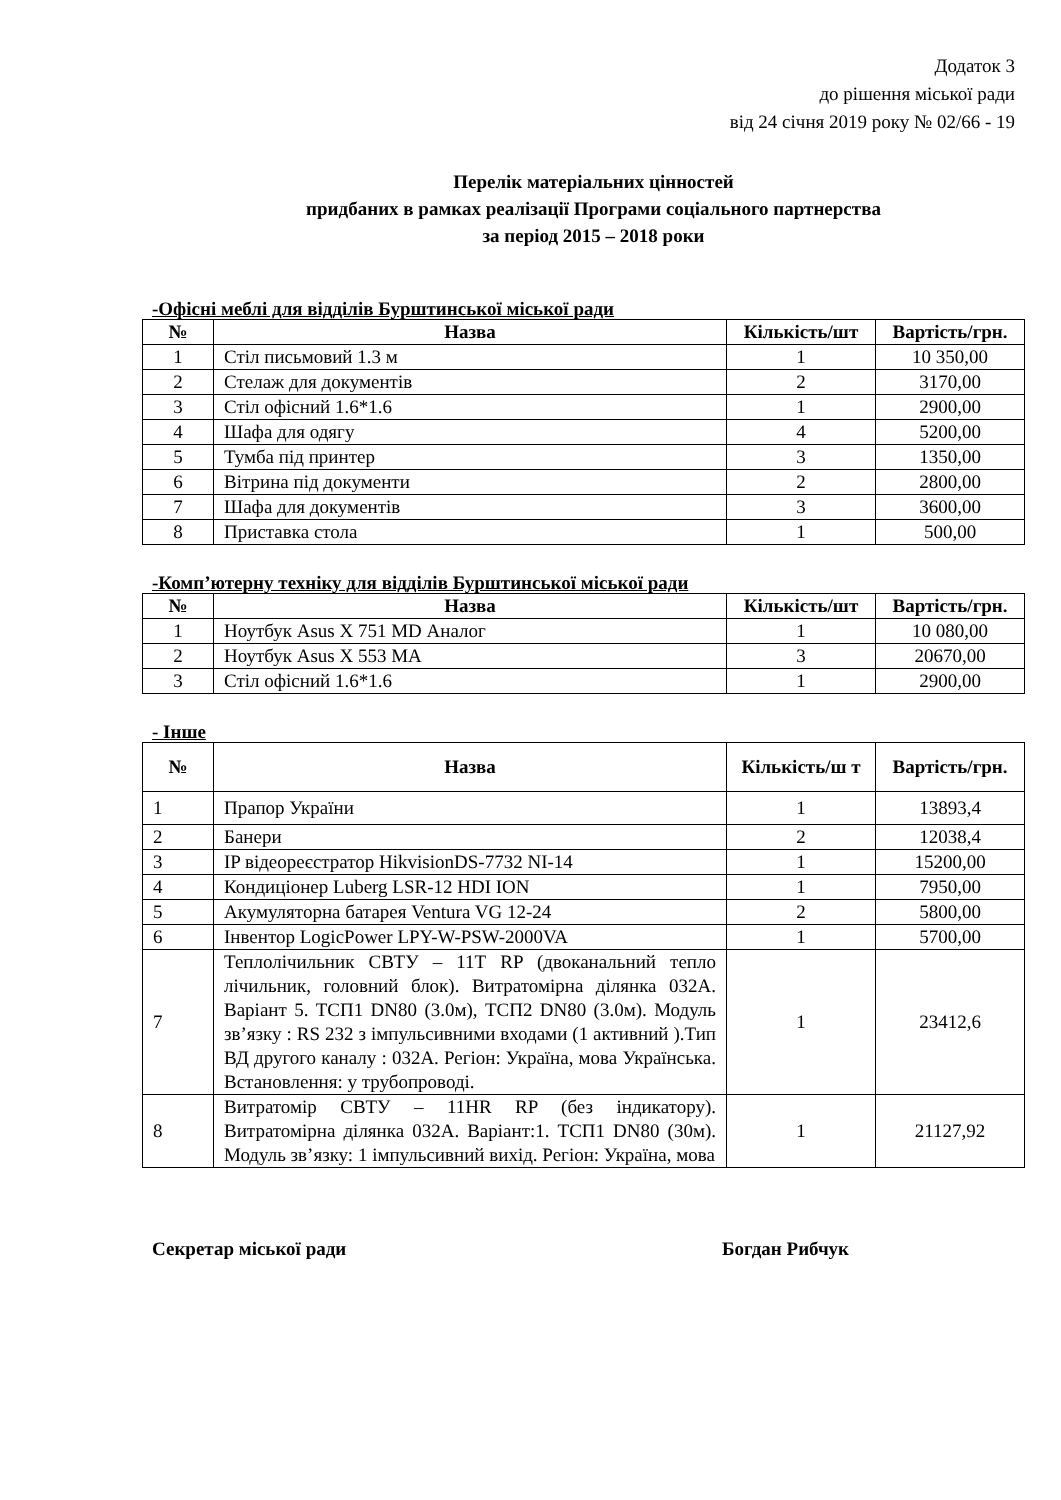Додаток 3
до рішення міської ради
від 24 січня 2019 року № 02/66 - 19
Перелік матеріальних цінностей
придбаних в рамках реалізації Програми соціального партнерства
за період 2015 – 2018 роки
-Офісні меблі для відділів Бурштинської міської ради
| № | Назва | Кількість/шт | Вартість/грн. |
| --- | --- | --- | --- |
| 1 | Стіл письмовий 1.3 м | 1 | 10 350,00 |
| 2 | Стелаж для документів | 2 | 3170,00 |
| 3 | Стіл офісний 1.6*1.6 | 1 | 2900,00 |
| 4 | Шафа для одягу | 4 | 5200,00 |
| 5 | Тумба під принтер | 3 | 1350,00 |
| 6 | Вітрина під документи | 2 | 2800,00 |
| 7 | Шафа для документів | 3 | 3600,00 |
| 8 | Приставка стола | 1 | 500,00 |
-Комп’ютерну техніку для відділів Бурштинської міської ради
| № | Назва | Кількість/шт | Вартість/грн. |
| --- | --- | --- | --- |
| 1 | Ноутбук Asus X 751 MD Аналог | 1 | 10 080,00 |
| 2 | Ноутбук Asus X 553 MA | 3 | 20670,00 |
| 3 | Стіл офісний 1.6*1.6 | 1 | 2900,00 |
- Інше
| № | Назва | Кількість/ш т | Вартість/грн. |
| --- | --- | --- | --- |
| 1 | Прапор України | 1 | 13893,4 |
| 2 | Банери | 2 | 12038,4 |
| 3 | IP відеореєстратор HikvisionDS-7732 NI-14 | 1 | 15200,00 |
| 4 | Кондиціонер Luberg LSR-12 HDI ION | 1 | 7950,00 |
| 5 | Акумуляторна батарея Ventura VG 12-24 | 2 | 5800,00 |
| 6 | Інвентор LogicPower LPY-W-PSW-2000VA | 1 | 5700,00 |
| 7 | Теплолічильник СВТУ – 11Т RP (двоканальний тепло лічильник, головний блок). Витратомірна ділянка 032А. Варіант 5. ТСП1 DN80 (3.0м), ТСП2 DN80 (3.0м). Модуль зв’язку : RS 232 з імпульсивними входами (1 активний ).Тип ВД другого каналу : 032А. Регіон: Україна, мова Українська. Встановлення: у трубопроводі. | 1 | 23412,6 |
| 8 | Витратомір СВТУ – 11HR RP (без індикатору). Витратомірна ділянка 032А. Варіант:1. ТСП1 DN80 (30м). Модуль зв’язку: 1 імпульсивний вихід. Регіон: Україна, мова | 1 | 21127,92 |
Секретар міської ради Богдан Рибчук